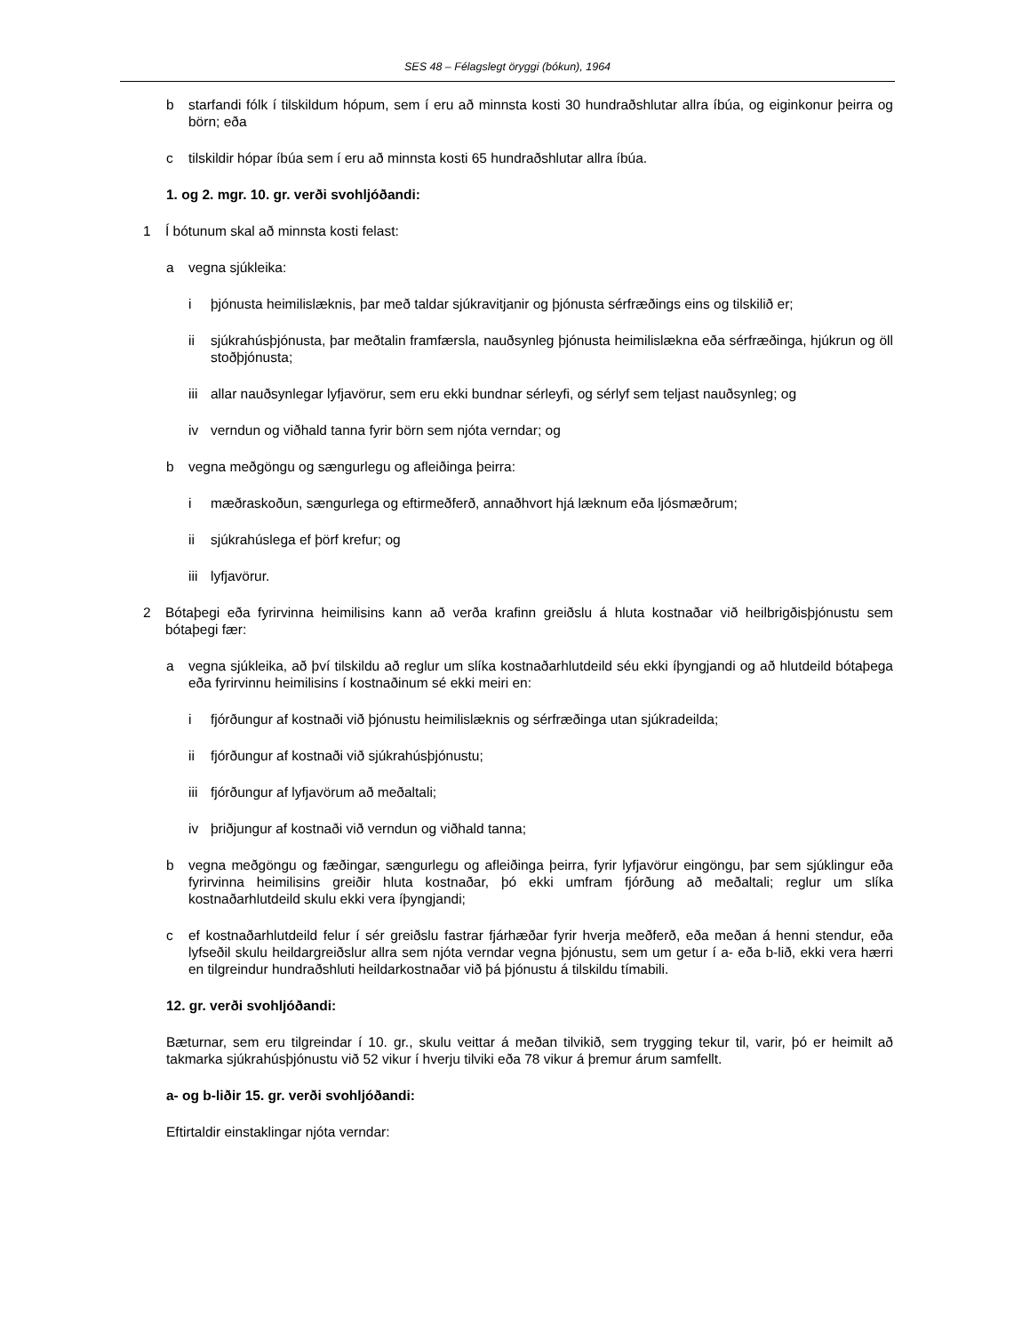SES 48 – Félagslegt öryggi (bókun), 1964
b starfandi fólk í tilskildum hópum, sem í eru að minnsta kosti 30 hundraðshlutar allra íbúa, og eiginkonur þeirra og börn; eða
c tilskildir hópar íbúa sem í eru að minnsta kosti 65 hundraðshlutar allra íbúa.
1. og 2. mgr. 10. gr. verði svohljóðandi:
1 Í bótunum skal að minnsta kosti felast:
a vegna sjúkleika:
i þjónusta heimilislæknis, þar með taldar sjúkravitjanir og þjónusta sérfræðings eins og tilskilið er;
ii sjúkrahúsþjónusta, þar meðtalin framfærsla, nauðsynleg þjónusta heimilislækna eða sérfræðinga, hjúkrun og öll stoðþjónusta;
iii allar nauðsynlegar lyfjavörur, sem eru ekki bundnar sérleyfi, og sérlyf sem teljast nauðsynleg; og
iv verndun og viðhald tanna fyrir börn sem njóta verndar; og
b vegna meðgöngu og sængurlegu og afleiðinga þeirra:
i mæðraskoðun, sængurlega og eftirmeðferð, annaðhvort hjá læknum eða ljósmæðrum;
ii sjúkrahúslega ef þörf krefur; og
iii lyfjavörur.
2 Bótaþegi eða fyrirvinna heimilisins kann að verða krafinn greiðslu á hluta kostnaðar við heilbrigðisþjónustu sem bótaþegi fær:
a vegna sjúkleika, að því tilskildu að reglur um slíka kostnaðarhlutdeild séu ekki íþyngjandi og að hlutdeild bótaþega eða fyrirvinnu heimilisins í kostnaðinum sé ekki meiri en:
i fjórðungur af kostnaði við þjónustu heimilislæknis og sérfræðinga utan sjúkradeilda;
ii fjórðungur af kostnaði við sjúkrahúsþjónustu;
iii fjórðungur af lyfjavörum að meðaltali;
iv þriðjungur af kostnaði við verndun og viðhald tanna;
b vegna meðgöngu og fæðingar, sængurlegu og afleiðinga þeirra, fyrir lyfjavörur eingöngu, þar sem sjúklingur eða fyrirvinna heimilisins greiðir hluta kostnaðar, þó ekki umfram fjórðung að meðaltali; reglur um slíka kostnaðarhlutdeild skulu ekki vera íþyngjandi;
c ef kostnaðarhlutdeild felur í sér greiðslu fastrar fjárhæðar fyrir hverja meðferð, eða meðan á henni stendur, eða lyfseðil skulu heildargreiðslur allra sem njóta verndar vegna þjónustu, sem um getur í a- eða b-lið, ekki vera hærri en tilgreindur hundraðshluti heildarkostnaðar við þá þjónustu á tilskildu tímabili.
12. gr. verði svohljóðandi:
Bæturnar, sem eru tilgreindar í 10. gr., skulu veittar á meðan tilvikið, sem trygging tekur til, varir, þó er heimilt að takmarka sjúkrahúsþjónustu við 52 vikur í hverju tilviki eða 78 vikur á þremur árum samfellt.
a- og b-liðir 15. gr. verði svohljóðandi:
Eftirtaldir einstaklingar njóta verndar: